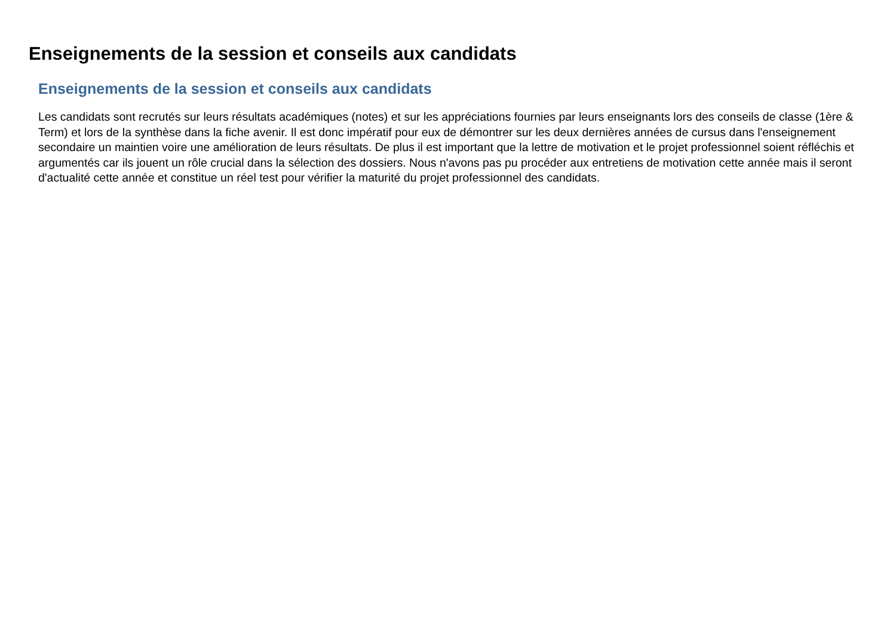Enseignements de la session et conseils aux candidats
Enseignements de la session et conseils aux candidats
Les candidats sont recrutés sur leurs résultats académiques (notes) et sur les appréciations fournies par leurs enseignants lors des conseils de classe (1ère & Term) et lors de la synthèse dans la fiche avenir. Il est donc impératif pour eux de démontrer sur les deux dernières années de cursus dans l'enseignement secondaire un maintien voire une amélioration de leurs résultats. De plus il est important que la lettre de motivation et le projet professionnel soient réfléchis et argumentés car ils jouent un rôle crucial dans la sélection des dossiers. Nous n'avons pas pu procéder aux entretiens de motivation cette année mais il seront d'actualité cette année et constitue un réel test pour vérifier la maturité du projet professionnel des candidats.